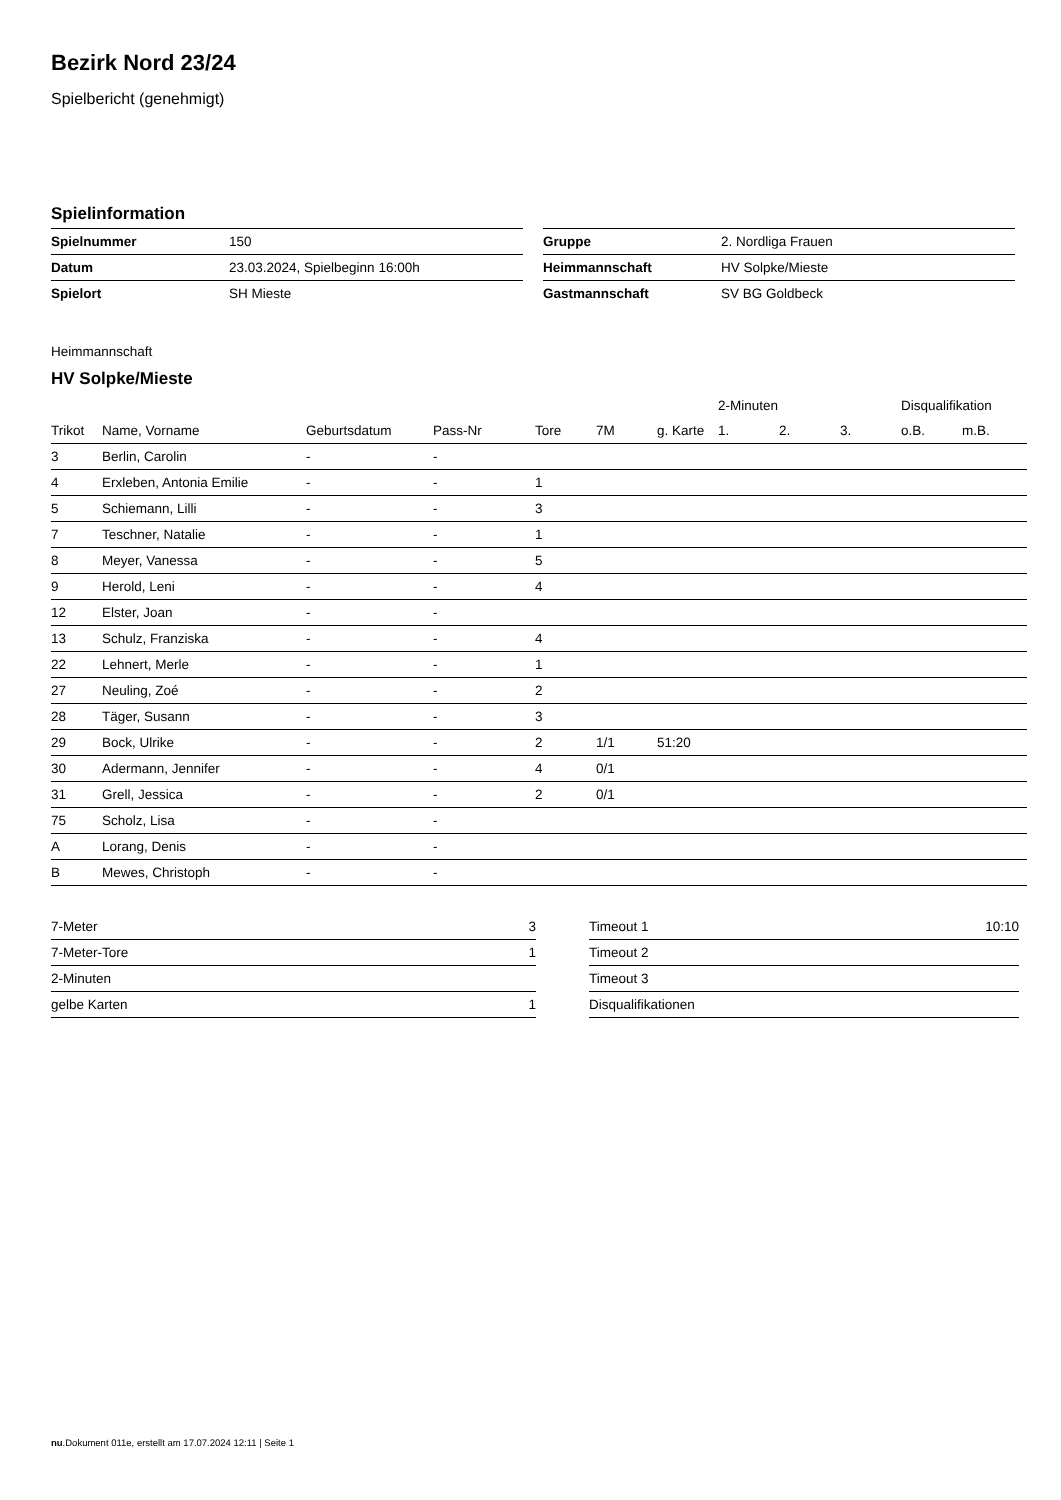Bezirk Nord 23/24
Spielbericht (genehmigt)
Spielinformation
| Spielnummer | 150 |
| Datum | 23.03.2024, Spielbeginn 16:00h |
| Spielort | SH Mieste |
| Gruppe | 2. Nordliga Frauen |
| Heimmannschaft | HV Solpke/Mieste |
| Gastmannschaft | SV BG Goldbeck |
Heimmannschaft
HV Solpke/Mieste
| | | | | | | | 2-Minuten | | | Disqualifikation | |
| --- | --- | --- | --- | --- | --- | --- | --- | --- | --- | --- | --- |
| Trikot | Name, Vorname | Geburtsdatum | Pass-Nr | Tore | 7M | g. Karte | 1. | 2. | 3. | o.B. | m.B. |
| 3 | Berlin, Carolin | - | - | | | | | | | | |
| 4 | Erxleben, Antonia Emilie | - | - | 1 | | | | | | | |
| 5 | Schiemann, Lilli | - | - | 3 | | | | | | | |
| 7 | Teschner, Natalie | - | - | 1 | | | | | | | |
| 8 | Meyer, Vanessa | - | - | 5 | | | | | | | |
| 9 | Herold, Leni | - | - | 4 | | | | | | | |
| 12 | Elster, Joan | - | - | | | | | | | | |
| 13 | Schulz, Franziska | - | - | 4 | | | | | | | |
| 22 | Lehnert, Merle | - | - | 1 | | | | | | | |
| 27 | Neuling, Zoé | - | - | 2 | | | | | | | |
| 28 | Täger, Susann | - | - | 3 | | | | | | | |
| 29 | Bock, Ulrike | - | - | 2 | 1/1 | 51:20 | | | | | |
| 30 | Adermann, Jennifer | - | - | 4 | 0/1 | | | | | | |
| 31 | Grell, Jessica | - | - | 2 | 0/1 | | | | | | |
| 75 | Scholz, Lisa | - | - | | | | | | | | |
| A | Lorang, Denis | - | - | | | | | | | | |
| B | Mewes, Christoph | - | - | | | | | | | | |
| 7-Meter | 3 |
| 7-Meter-Tore | 1 |
| 2-Minuten | |
| gelbe Karten | 1 |
| Timeout 1 | 10:10 |
| Timeout 2 | |
| Timeout 3 | |
| Disqualifikationen | |
nu.Dokument 011e, erstellt am 17.07.2024 12:11 | Seite 1